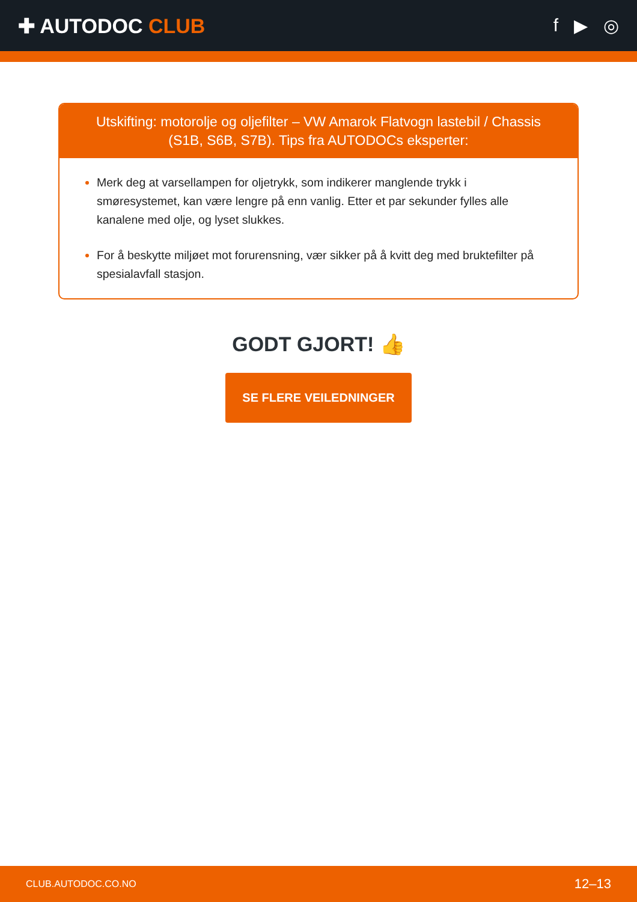✚ AUTODOC CLUB f ▶ ◎
Utskifting: motorolje og oljefilter – VW Amarok Flatvogn lastebil / Chassis (S1B, S6B, S7B). Tips fra AUTODOCs eksperter:
Merk deg at varsellampen for oljetrykk, som indikerer manglende trykk i smøresystemet, kan være lengre på enn vanlig. Etter et par sekunder fylles alle kanalene med olje, og lyset slukkes.
For å beskytte miljøet mot forurensning, vær sikker på å kvitt deg med bruktefilter på spesialavfall stasjon.
GODT GJORT! 👍
SE FLERE VEILEDNINGER
CLUB.AUTODOC.CO.NO 12–13